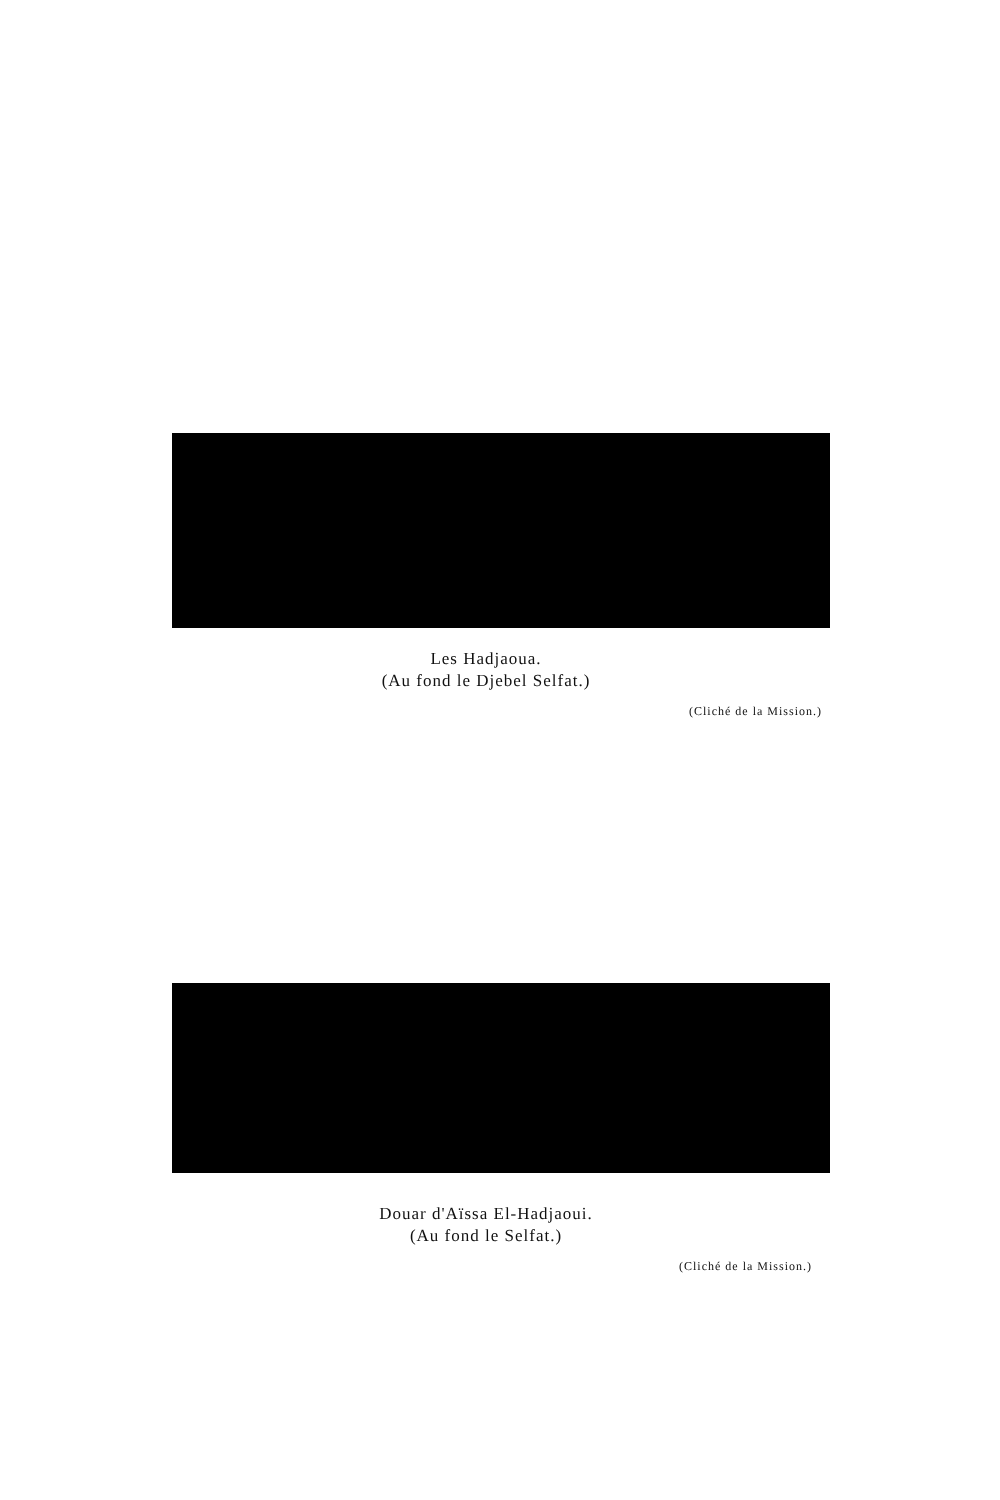Les Hadjaoua.
(Au fond le Djebel Selfat.)
(Cliché de la Mission.)
Douar d'Aïssa El-Hadjaoui.
(Au fond le Selfat.)
(Cliché de la Mission.)